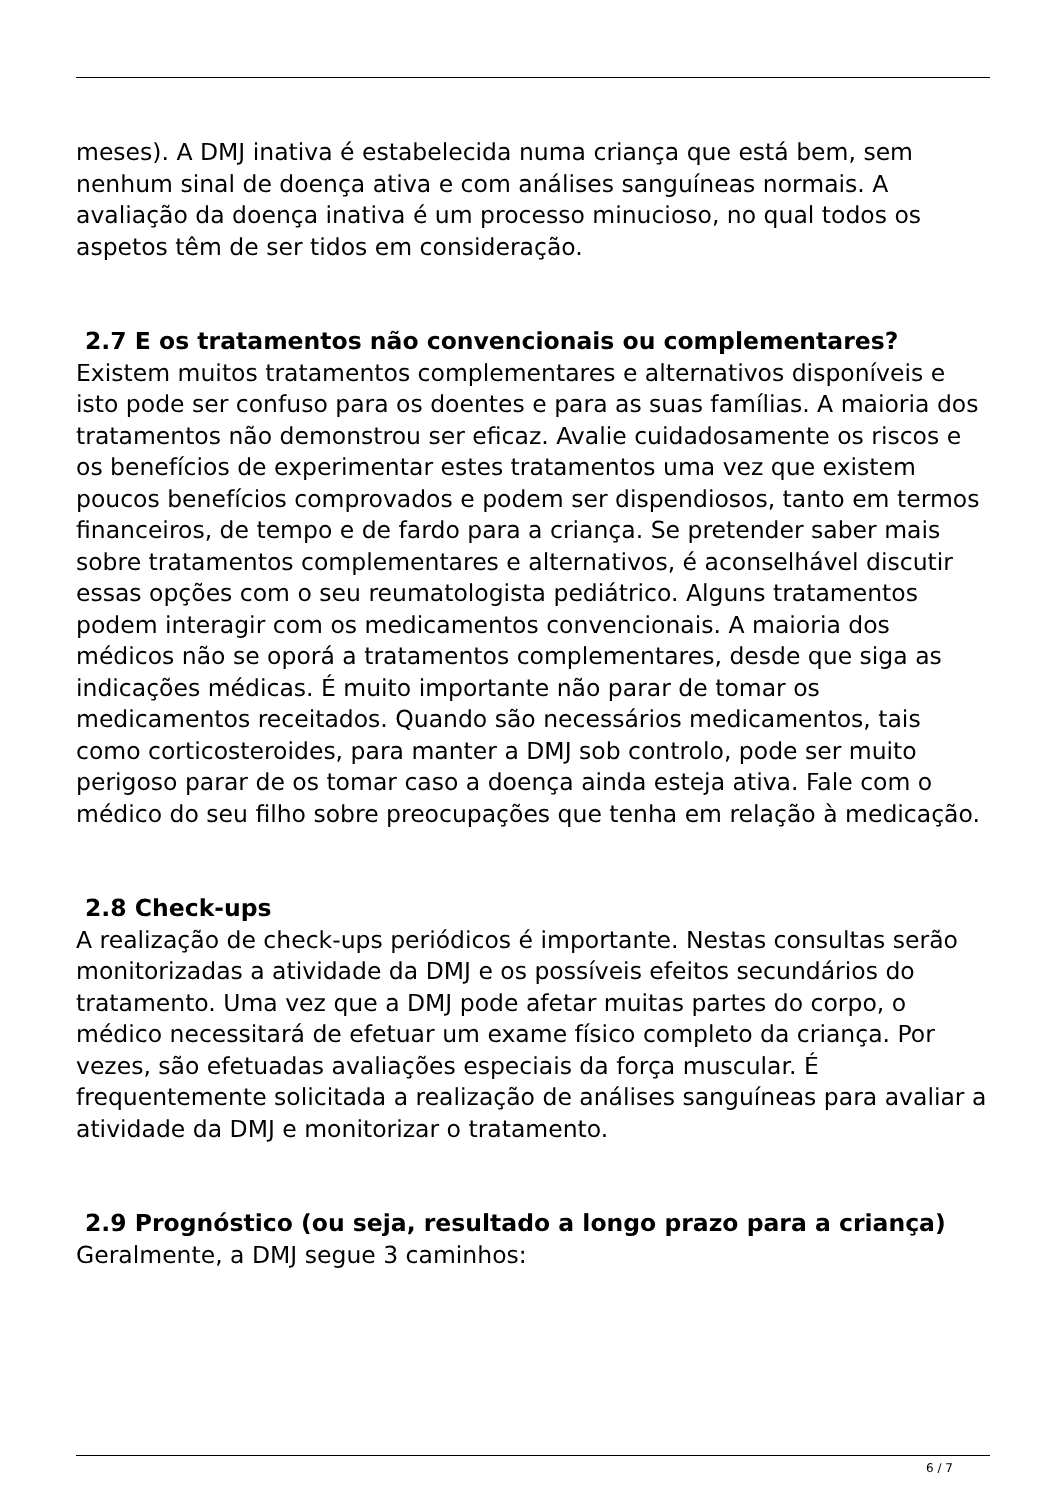meses). A DMJ inativa é estabelecida numa criança que está bem, sem nenhum sinal de doença ativa e com análises sanguíneas normais. A avaliação da doença inativa é um processo minucioso, no qual todos os aspetos têm de ser tidos em consideração.
2.7 E os tratamentos não convencionais ou complementares?
Existem muitos tratamentos complementares e alternativos disponíveis e isto pode ser confuso para os doentes e para as suas famílias. A maioria dos tratamentos não demonstrou ser eficaz. Avalie cuidadosamente os riscos e os benefícios de experimentar estes tratamentos uma vez que existem poucos benefícios comprovados e podem ser dispendiosos, tanto em termos financeiros, de tempo e de fardo para a criança. Se pretender saber mais sobre tratamentos complementares e alternativos, é aconselhável discutir essas opções com o seu reumatologista pediátrico. Alguns tratamentos podem interagir com os medicamentos convencionais. A maioria dos médicos não se oporá a tratamentos complementares, desde que siga as indicações médicas. É muito importante não parar de tomar os medicamentos receitados. Quando são necessários medicamentos, tais como corticosteroides, para manter a DMJ sob controlo, pode ser muito perigoso parar de os tomar caso a doença ainda esteja ativa. Fale com o médico do seu filho sobre preocupações que tenha em relação à medicação.
2.8 Check-ups
A realização de check-ups periódicos é importante. Nestas consultas serão monitorizadas a atividade da DMJ e os possíveis efeitos secundários do tratamento. Uma vez que a DMJ pode afetar muitas partes do corpo, o médico necessitará de efetuar um exame físico completo da criança. Por vezes, são efetuadas avaliações especiais da força muscular. É frequentemente solicitada a realização de análises sanguíneas para avaliar a atividade da DMJ e monitorizar o tratamento.
2.9 Prognóstico (ou seja, resultado a longo prazo para a criança)
Geralmente, a DMJ segue 3 caminhos:
6 / 7